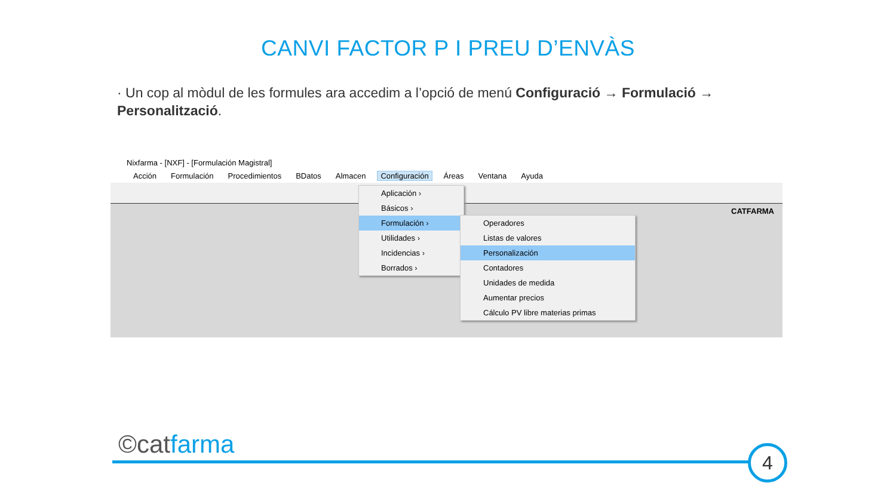CANVI FACTOR P I PREU D’ENVÀS
· Un cop al mòdul de les formules ara accedim a l’opció de menú Configuració → Formulació → Personalització.
Nixfarma - [NXF] - [Formulación Magistral]
Acción Formulación Procedimientos BDatos Almacen Configuración Áreas Ventana Ayuda
CATFARMA
Aplicación ›
Básicos ›
Formulación ›
Utilidades ›
Incidencias ›
Borrados ›
Operadores
Listas de valores
Personalización
Contadores
Unidades de medida
Aumentar precios
Cálculo PV libre materias primas
©catfarma 4